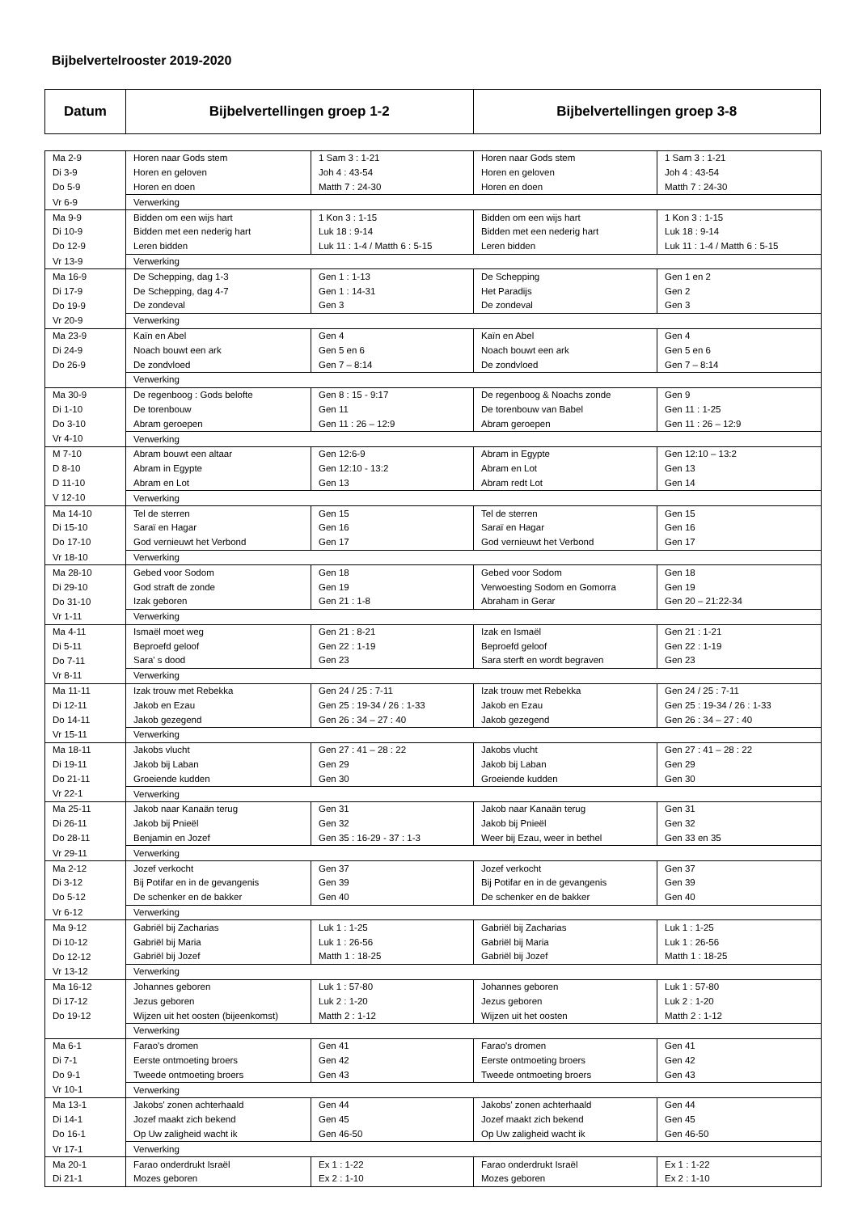Bijbelvertelrooster 2019-2020
| Datum | Bijbelvertellingen groep 1-2 | Bijbelvertellingen groep 3-8 |
| Ma 2-9 | Horen naar Gods stem | 1 Sam 3 : 1-21 | Horen naar Gods stem | 1 Sam 3 : 1-21 |
| Di 3-9 | Horen en geloven | Joh 4 : 43-54 | Horen en geloven | Joh 4 : 43-54 |
| Do 5-9 | Horen en doen | Matth 7 : 24-30 | Horen en doen | Matth 7 : 24-30 |
| Vr 6-9 | Verwerking | | | |
| Ma 9-9 | Bidden om een wijs hart | 1 Kon 3 : 1-15 | Bidden om een wijs hart | 1 Kon 3 : 1-15 |
| Di 10-9 | Bidden met een nederig hart | Luk 18 : 9-14 | Bidden met een nederig hart | Luk 18 : 9-14 |
| Do 12-9 | Leren bidden | Luk 11 : 1-4 / Matth 6 : 5-15 | Leren bidden | Luk 11 : 1-4 / Matth 6 : 5-15 |
| Vr 13-9 | Verwerking | | | |
| Ma 16-9 | De Schepping, dag 1-3 | Gen 1 : 1-13 | De Schepping | Gen 1 en 2 |
| Di 17-9 | De Schepping, dag 4-7 | Gen 1 : 14-31 | Het Paradijs | Gen 2 |
| Do 19-9 | De zondeval | Gen 3 | De zondeval | Gen 3 |
| Vr 20-9 | Verwerking | | | |
| Ma 23-9 | Kaïn en Abel | Gen 4 | Kaïn en Abel | Gen 4 |
| Di 24-9 | Noach bouwt een ark | Gen 5 en 6 | Noach bouwt een ark | Gen 5 en 6 |
| Do 26-9 | De zondvloed | Gen 7 – 8:14 | De zondvloed | Gen 7 – 8:14 |
| | Verwerking | | | |
| Ma 30-9 | De regenboog : Gods belofte | Gen 8 : 15 - 9:17 | De regenboog & Noachs zonde | Gen 9 |
| Di 1-10 | De torenbouw | Gen 11 | De torenbouw van Babel | Gen 11 : 1-25 |
| Do 3-10 | Abram geroepen | Gen 11 : 26 – 12:9 | Abram geroepen | Gen 11 : 26 – 12:9 |
| Vr 4-10 | Verwerking | | | |
| M 7-10 | Abram bouwt een altaar | Gen 12:6-9 | Abram in Egypte | Gen 12:10 – 13:2 |
| D 8-10 | Abram in Egypte | Gen 12:10 - 13:2 | Abram en Lot | Gen 13 |
| D 11-10 | Abram en Lot | Gen 13 | Abram redt Lot | Gen 14 |
| V 12-10 | Verwerking | | | |
| Ma 14-10 | Tel de sterren | Gen 15 | Tel de sterren | Gen 15 |
| Di 15-10 | Saraï en Hagar | Gen 16 | Saraï en Hagar | Gen 16 |
| Do 17-10 | God vernieuwt het Verbond | Gen 17 | God vernieuwt het Verbond | Gen 17 |
| Vr 18-10 | Verwerking | | | |
| Ma 28-10 | Gebed voor Sodom | Gen 18 | Gebed voor Sodom | Gen 18 |
| Di 29-10 | God straft de zonde | Gen 19 | Verwoesting Sodom en Gomorra | Gen 19 |
| Do 31-10 | Izak geboren | Gen 21 : 1-8 | Abraham in Gerar | Gen 20 – 21:22-34 |
| Vr 1-11 | Verwerking | | | |
| Ma 4-11 | Ismaël moet weg | Gen 21 : 8-21 | Izak en Ismaël | Gen 21 : 1-21 |
| Di 5-11 | Beproefd geloof | Gen 22 : 1-19 | Beproefd geloof | Gen 22 : 1-19 |
| Do 7-11 | Sara' s dood | Gen 23 | Sara sterft en wordt begraven | Gen 23 |
| Vr 8-11 | Verwerking | | | |
| Ma 11-11 | Izak trouw met Rebekka | Gen 24 / 25 : 7-11 | Izak trouw met Rebekka | Gen 24 / 25 : 7-11 |
| Di 12-11 | Jakob en Ezau | Gen 25 : 19-34 / 26 : 1-33 | Jakob en Ezau | Gen 25 : 19-34 / 26 : 1-33 |
| Do 14-11 | Jakob gezegend | Gen 26 : 34 – 27 : 40 | Jakob gezegend | Gen 26 : 34 – 27 : 40 |
| Vr 15-11 | Verwerking | | | |
| Ma 18-11 | Jakobs vlucht | Gen 27 : 41 – 28 : 22 | Jakobs vlucht | Gen 27 : 41 – 28 : 22 |
| Di 19-11 | Jakob bij Laban | Gen 29 | Jakob bij Laban | Gen 29 |
| Do 21-11 | Groeiende kudden | Gen 30 | Groeiende kudden | Gen 30 |
| Vr 22-1 | Verwerking | | | |
| Ma 25-11 | Jakob naar Kanaän terug | Gen 31 | Jakob naar Kanaän terug | Gen 31 |
| Di 26-11 | Jakob bij Pnieël | Gen 32 | Jakob bij Pnieël | Gen 32 |
| Do 28-11 | Benjamin en Jozef | Gen 35 : 16-29 - 37 : 1-3 | Weer bij Ezau, weer in bethel | Gen 33 en 35 |
| Vr 29-11 | Verwerking | | | |
| Ma 2-12 | Jozef verkocht | Gen 37 | Jozef verkocht | Gen 37 |
| Di 3-12 | Bij Potifar en in de gevangenis | Gen 39 | Bij Potifar en in de gevangenis | Gen 39 |
| Do 5-12 | De schenker en de bakker | Gen 40 | De schenker en de bakker | Gen 40 |
| Vr 6-12 | Verwerking | | | |
| Ma 9-12 | Gabriël bij Zacharias | Luk 1 : 1-25 | Gabriël bij Zacharias | Luk 1 : 1-25 |
| Di 10-12 | Gabriël bij Maria | Luk 1 : 26-56 | Gabriël bij Maria | Luk 1 : 26-56 |
| Do 12-12 | Gabriël bij Jozef | Matth 1 : 18-25 | Gabriël bij Jozef | Matth 1 : 18-25 |
| Vr 13-12 | Verwerking | | | |
| Ma 16-12 | Johannes geboren | Luk 1 : 57-80 | Johannes geboren | Luk 1 : 57-80 |
| Di 17-12 | Jezus geboren | Luk 2 : 1-20 | Jezus geboren | Luk 2 : 1-20 |
| Do 19-12 | Wijzen uit het oosten (bijeenkomst) | Matth 2 : 1-12 | Wijzen uit het oosten | Matth 2 : 1-12 |
| | Verwerking | | | |
| Ma 6-1 | Farao's dromen | Gen 41 | Farao's dromen | Gen 41 |
| Di 7-1 | Eerste ontmoeting broers | Gen 42 | Eerste ontmoeting broers | Gen 42 |
| Do 9-1 | Tweede ontmoeting broers | Gen 43 | Tweede ontmoeting broers | Gen 43 |
| Vr 10-1 | Verwerking | | | |
| Ma 13-1 | Jakobs' zonen achterhaald | Gen 44 | Jakobs' zonen achterhaald | Gen 44 |
| Di 14-1 | Jozef maakt zich bekend | Gen 45 | Jozef maakt zich bekend | Gen 45 |
| Do 16-1 | Op Uw zaligheid wacht ik | Gen 46-50 | Op Uw zaligheid wacht ik | Gen 46-50 |
| Vr 17-1 | Verwerking | | | |
| Ma 20-1 | Farao onderdrukt Israël | Ex 1 : 1-22 | Farao onderdrukt Israël | Ex 1 : 1-22 |
| Di 21-1 | Mozes geboren | Ex 2 : 1-10 | Mozes geboren | Ex 2 : 1-10 |